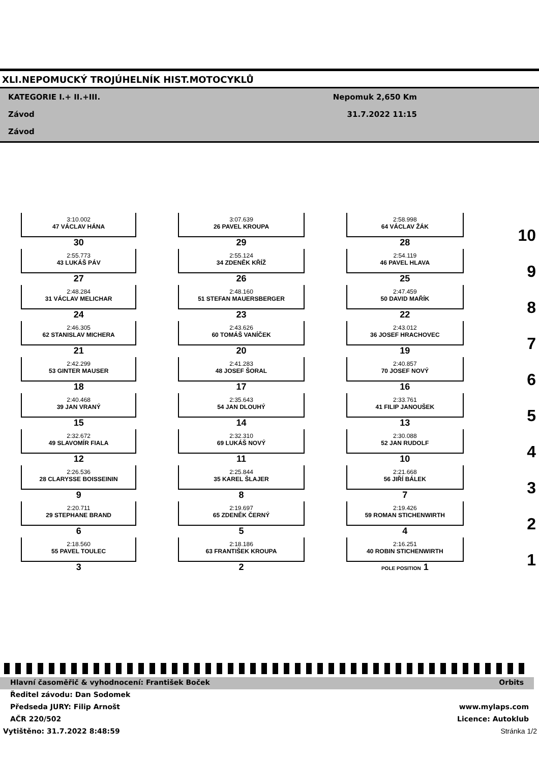XLI.NEPOMUCKÝ TROJÚHELNÍK HIST.MOTOCYKLŮ
KATEGORIE I.+ II.+III. Nepomuk 2,650 Km
Závod 31.7.2022 11:15
Závod
| 3:10.002 47 VÁCLAV HÁNA 30 | 3:07.639 26 PAVEL KROUPA 29 | 2:58.998 64 VÁCLAV ŽÁK 28 | 10 |
| 2:55.773 43 LUKÁŠ PÁV 27 | 2:55.124 34 ZDENĚK KŘÍŽ 26 | 2:54.119 46 PAVEL HLAVA 25 | 9 |
| 2:48.284 31 VÁCLAV MELICHAR 24 | 2:48.160 51 STEFAN MAUERSBERGER 23 | 2:47.459 50 DAVID MAŘÍK 22 | 8 |
| 2:46.305 62 STANISLAV MICHERA 21 | 2:43.626 60 TOMÁŠ VANÍČEK 20 | 2:43.012 36 JOSEF HRACHOVEC 19 | 7 |
| 2:42.299 53 GINTER MAUSER 18 | 2:41.283 48 JOSEF ŠORAL 17 | 2:40.857 70 JOSEF NOVÝ 16 | 6 |
| 2:40.468 39 JAN VRANÝ 15 | 2:35.643 54 JAN DLOUHÝ 14 | 2:33.761 41 FILIP JANOUŠEK 13 | 5 |
| 2:32.672 49 SLAVOMÍR FIALA 12 | 2:32.310 69 LUKÁŠ NOVÝ 11 | 2:30.088 52 JAN RUDOLF 10 | 4 |
| 2:26.536 28 CLARYSSE BOISSEININ 9 | 2:25.844 35 KAREL ŠLAJER 8 | 2:21.668 56 JIŘÍ BÁLEK 7 | 3 |
| 2:20.711 29 STEPHANE BRAND 6 | 2:19.697 65 ZDENĚK ČERNÝ 5 | 2:19.426 59 ROMAN STICHENWIRTH 4 | 2 |
| 2:18.560 55 PAVEL TOULEC 3 | 2:18.186 63 FRANTIŠEK KROUPA 2 | 2:16.251 40 ROBIN STICHENWIRTH POLE POSITION 1 | 1 |
Hlavní časoměřič & vyhodnocení: František Boček Orbits
Ředitel závodu: Dan Sodomek
Předseda JURY: Filip Arnošt www.mylaps.com
AČR 220/502 Licence: Autoklub
Vytištěno: 31.7.2022 8:48:59 Stránka 1/2